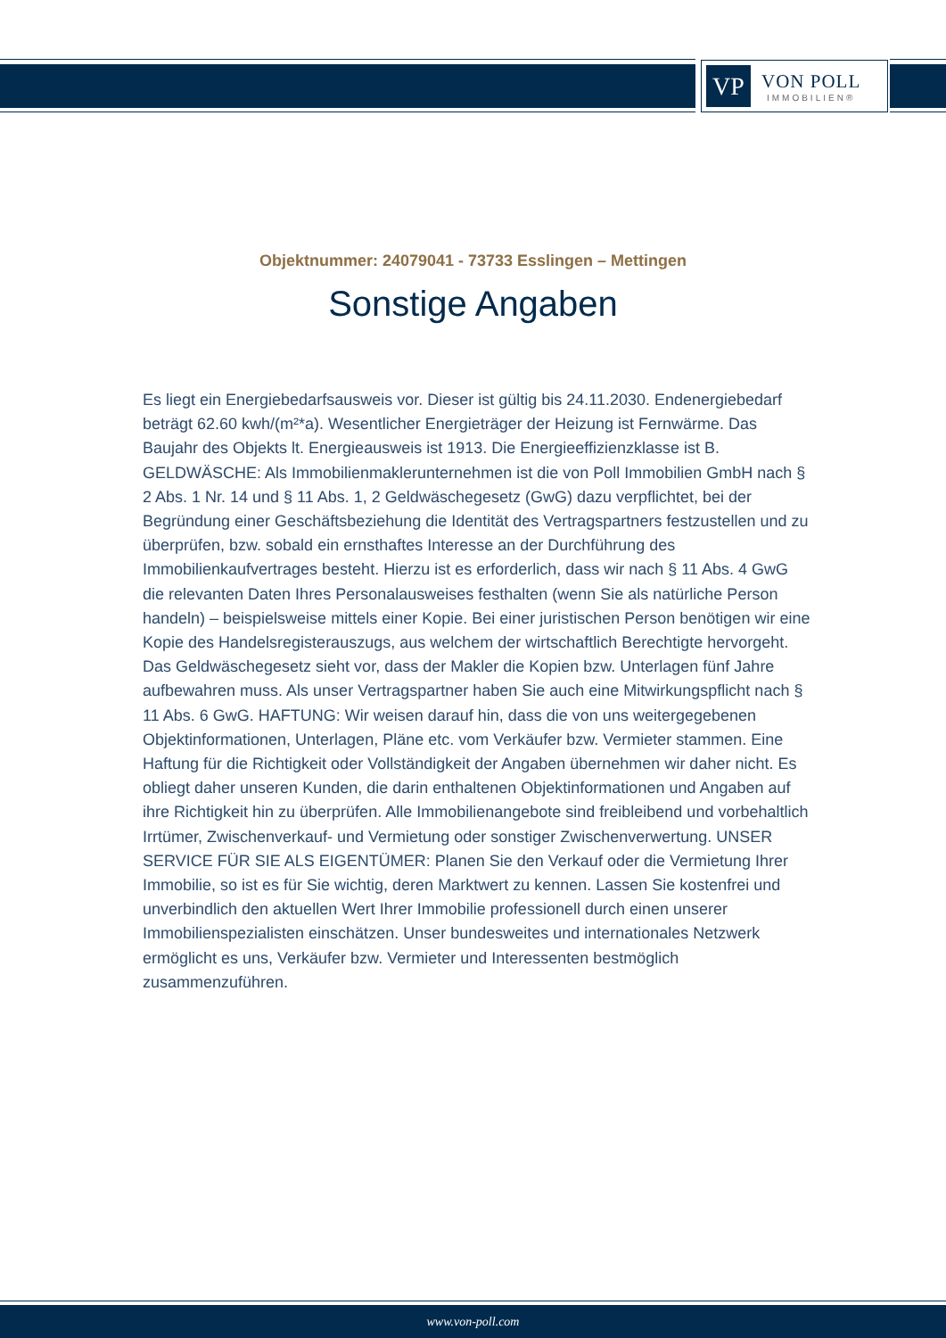VP
VON POLL
IMMOBILIEN®
Objektnummer: 24079041 - 73733 Esslingen – Mettingen
Sonstige Angaben
Es liegt ein Energiebedarfsausweis vor. Dieser ist gültig bis 24.11.2030. Endenergiebedarf beträgt 62.60 kwh/(m²*a). Wesentlicher Energieträger der Heizung ist Fernwärme. Das Baujahr des Objekts lt. Energieausweis ist 1913. Die Energieeffizienzklasse ist B. GELDWÄSCHE: Als Immobilienmaklerunternehmen ist die von Poll Immobilien GmbH nach § 2 Abs. 1 Nr. 14 und § 11 Abs. 1, 2 Geldwäschegesetz (GwG) dazu verpflichtet, bei der Begründung einer Geschäftsbeziehung die Identität des Vertragspartners festzustellen und zu überprüfen, bzw. sobald ein ernsthaftes Interesse an der Durchführung des Immobilienkaufvertrages besteht. Hierzu ist es erforderlich, dass wir nach § 11 Abs. 4 GwG die relevanten Daten Ihres Personalausweises festhalten (wenn Sie als natürliche Person handeln) – beispielsweise mittels einer Kopie. Bei einer juristischen Person benötigen wir eine Kopie des Handelsregisterauszugs, aus welchem der wirtschaftlich Berechtigte hervorgeht. Das Geldwäschegesetz sieht vor, dass der Makler die Kopien bzw. Unterlagen fünf Jahre aufbewahren muss. Als unser Vertragspartner haben Sie auch eine Mitwirkungspflicht nach § 11 Abs. 6 GwG. HAFTUNG: Wir weisen darauf hin, dass die von uns weitergegebenen Objektinformationen, Unterlagen, Pläne etc. vom Verkäufer bzw. Vermieter stammen. Eine Haftung für die Richtigkeit oder Vollständigkeit der Angaben übernehmen wir daher nicht. Es obliegt daher unseren Kunden, die darin enthaltenen Objektinformationen und Angaben auf ihre Richtigkeit hin zu überprüfen. Alle Immobilienangebote sind freibleibend und vorbehaltlich Irrtümer, Zwischenverkauf- und Vermietung oder sonstiger Zwischenverwertung. UNSER SERVICE FÜR SIE ALS EIGENTÜMER: Planen Sie den Verkauf oder die Vermietung Ihrer Immobilie, so ist es für Sie wichtig, deren Marktwert zu kennen. Lassen Sie kostenfrei und unverbindlich den aktuellen Wert Ihrer Immobilie professionell durch einen unserer Immobilienspezialisten einschätzen. Unser bundesweites und internationales Netzwerk ermöglicht es uns, Verkäufer bzw. Vermieter und Interessenten bestmöglich zusammenzuführen.
www.von-poll.com